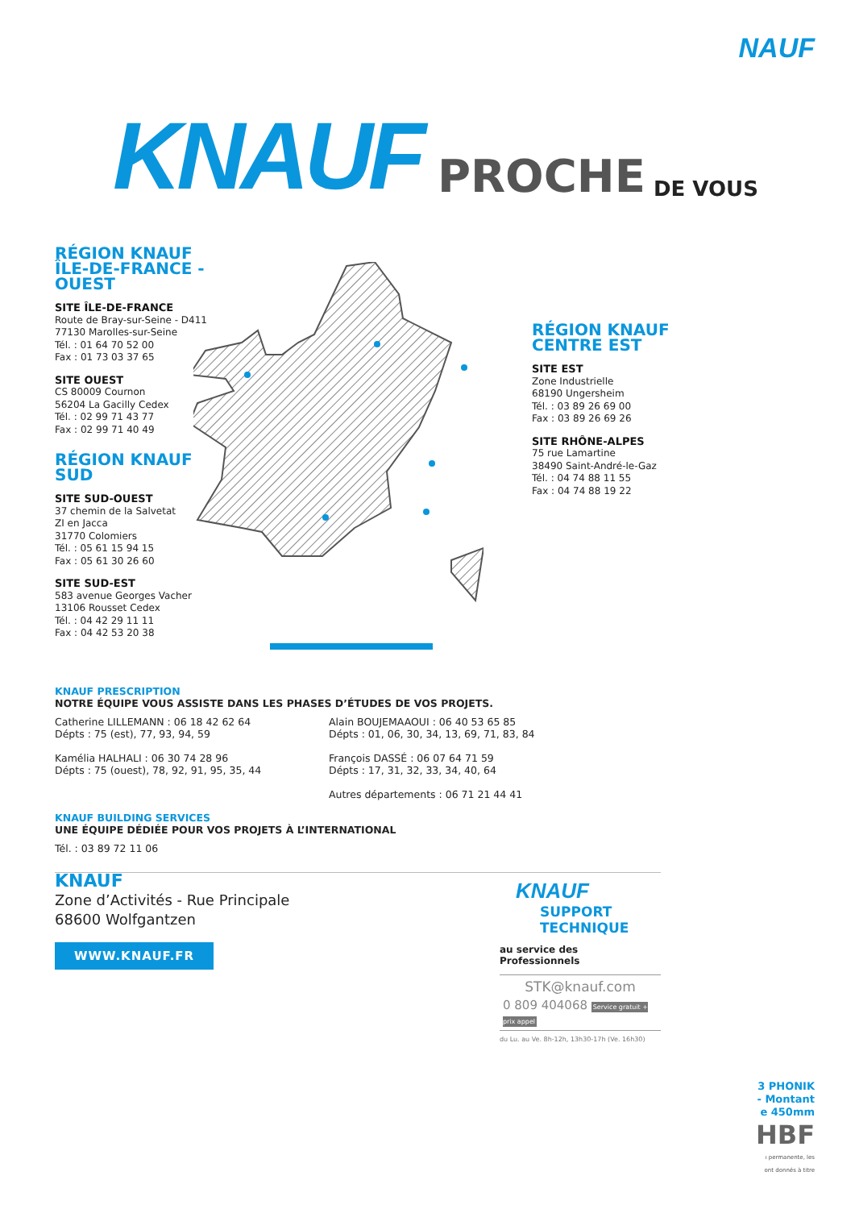NAUF
KNAUF PROCHE DE VOUS
RÉGION KNAUF
ÎLE-DE-FRANCE - OUEST
SITE ÎLE-DE-FRANCE
Route de Bray-sur-Seine - D411
77130 Marolles-sur-Seine
Tél. : 01 64 70 52 00
Fax : 01 73 03 37 65
SITE OUEST
CS 80009 Cournon
56204 La Gacilly Cedex
Tél. : 02 99 71 43 77
Fax : 02 99 71 40 49
RÉGION KNAUF
SUD
SITE SUD-OUEST
37 chemin de la Salvetat
ZI en Jacca
31770 Colomiers
Tél. : 05 61 15 94 15
Fax : 05 61 30 26 60
SITE SUD-EST
583 avenue Georges Vacher
13106 Rousset Cedex
Tél. : 04 42 29 11 11
Fax : 04 42 53 20 38
RÉGION KNAUF
CENTRE EST
SITE EST
Zone Industrielle
68190 Ungersheim
Tél. : 03 89 26 69 00
Fax : 03 89 26 69 26
SITE RHÔNE-ALPES
75 rue Lamartine
38490 Saint-André-le-Gaz
Tél. : 04 74 88 11 55
Fax : 04 74 88 19 22
KNAUF PRESCRIPTION
NOTRE ÉQUIPE VOUS ASSISTE DANS LES PHASES D’ÉTUDES DE VOS PROJETS.
Catherine LILLEMANN : 06 18 42 62 64
Dépts : 75 (est), 77, 93, 94, 59
Kamélia HALHALI : 06 30 74 28 96
Dépts : 75 (ouest), 78, 92, 91, 95, 35, 44
Alain BOUJEMAAOUI : 06 40 53 65 85
Dépts : 01, 06, 30, 34, 13, 69, 71, 83, 84
François DASSÉ : 06 07 64 71 59
Dépts : 17, 31, 32, 33, 34, 40, 64
Autres départements : 06 71 21 44 41
KNAUF BUILDING SERVICES
UNE ÉQUIPE DÉDIÉE POUR VOS PROJETS À L’INTERNATIONAL
Tél. : 03 89 72 11 06
KNAUF
Zone d’Activités - Rue Principale
68600 Wolfgantzen
WWW.KNAUF.FR
KNAUF
SUPPORT
TECHNIQUE
au service des Professionnels
STK@knauf.com
0 809 404068 Service gratuit + prix appel
du Lu. au Ve. 8h-12h, 13h30-17h (Ve. 16h30)
3 PHONIK
- Montant
e 450mm
HBF
ı permanente, les
ont donnés à titre